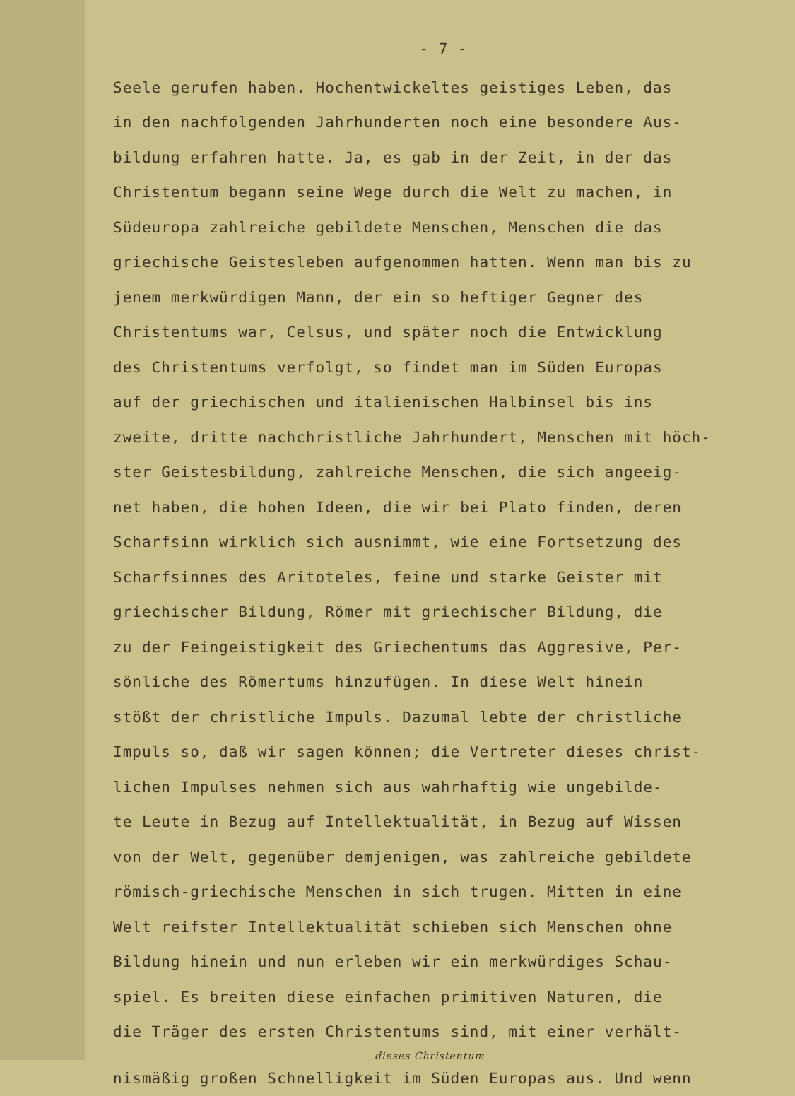- 7 -
Seele gerufen haben. Hochentwickeltes geistiges Leben, das
in den nachfolgenden Jahrhunderten noch eine besondere Aus-
bildung erfahren hatte. Ja, es gab in der Zeit, in der das
Christentum begann seine Wege durch die Welt zu machen, in
Südeuropa zahlreiche gebildete Menschen, Menschen die das
griechische Geistesleben aufgenommen hatten. Wenn man bis zu
jenem merkwürdigen Mann, der ein so heftiger Gegner des
Christentums war, Celsus, und später noch die Entwicklung
des Christentums verfolgt, so findet man im Süden Europas
auf der griechischen und italienischen Halbinsel bis ins
zweite, dritte nachchristliche Jahrhundert, Menschen mit höch-
ster Geistesbildung, zahlreiche Menschen, die sich angeeig-
net haben, die hohen Ideen, die wir bei Plato finden, deren
Scharfsinn wirklich sich ausnimmt, wie eine Fortsetzung des
Scharfsinnes des Aritoteles, feine und starke Geister mit
griechischer Bildung, Römer mit griechischer Bildung, die
zu der Feingeistigkeit des Griechentums das Aggresive, Per-
sönliche des Römertums hinzufügen. In diese Welt hinein
stößt der christliche Impuls. Dazumal lebte der christliche
Impuls so, daß wir sagen können; die Vertreter dieses christ-
lichen Impulses nehmen sich aus wahrhaftig wie ungebilde-
te Leute in Bezug auf Intellektualität, in Bezug auf Wissen
von der Welt, gegenüber demjenigen, was zahlreiche gebildete
römisch-griechische Menschen in sich trugen. Mitten in eine
Welt reifster Intellektualität schieben sich Menschen ohne
Bildung hinein und nun erleben wir ein merkwürdiges Schau-
spiel. Es breiten diese einfachen primitiven Naturen, die
die Träger des ersten Christentums sind, mit einer verhält-
dieses Christentum
nismäßig großen Schnelligkeit im Süden Europas aus. Und wenn